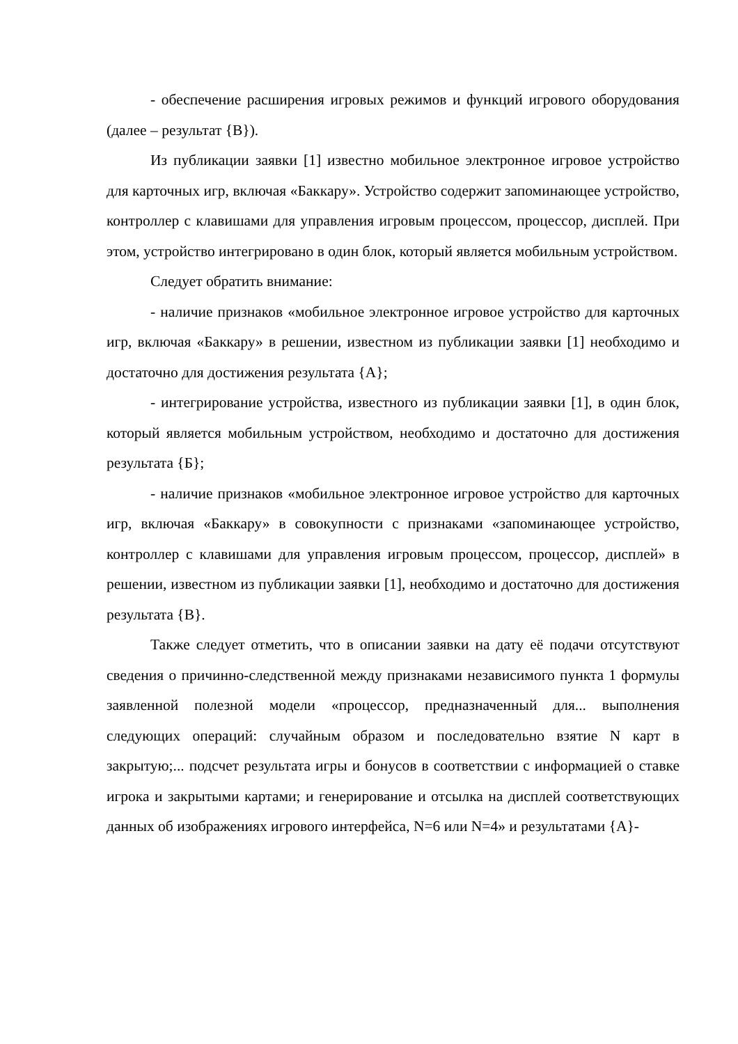- обеспечение расширения игровых режимов и функций игрового оборудования (далее – результат {В}).
Из публикации заявки [1] известно мобильное электронное игровое устройство для карточных игр, включая «Баккару». Устройство содержит запоминающее устройство, контроллер с клавишами для управления игровым процессом, процессор, дисплей. При этом, устройство интегрировано в один блок, который является мобильным устройством.
Следует обратить внимание:
- наличие признаков «мобильное электронное игровое устройство для карточных игр, включая «Баккару» в решении, известном из публикации заявки [1] необходимо и достаточно для достижения результата {А};
- интегрирование устройства, известного из публикации заявки [1], в один блок, который является мобильным устройством, необходимо и достаточно для достижения результата {Б};
- наличие признаков «мобильное электронное игровое устройство для карточных игр, включая «Баккару» в совокупности с признаками «запоминающее устройство, контроллер с клавишами для управления игровым процессом, процессор, дисплей» в решении, известном из публикации заявки [1], необходимо и достаточно для достижения результата {В}.
Также следует отметить, что в описании заявки на дату её подачи отсутствуют сведения о причинно-следственной между признаками независимого пункта 1 формулы заявленной полезной модели «процессор, предназначенный для... выполнения следующих операций: случайным образом и последовательно взятие N карт в закрытую;... подсчет результата игры и бонусов в соответствии с информацией о ставке игрока и закрытыми картами; и генерирование и отсылка на дисплей соответствующих данных об изображениях игрового интерфейса, N=6 или N=4» и результатами {А}-